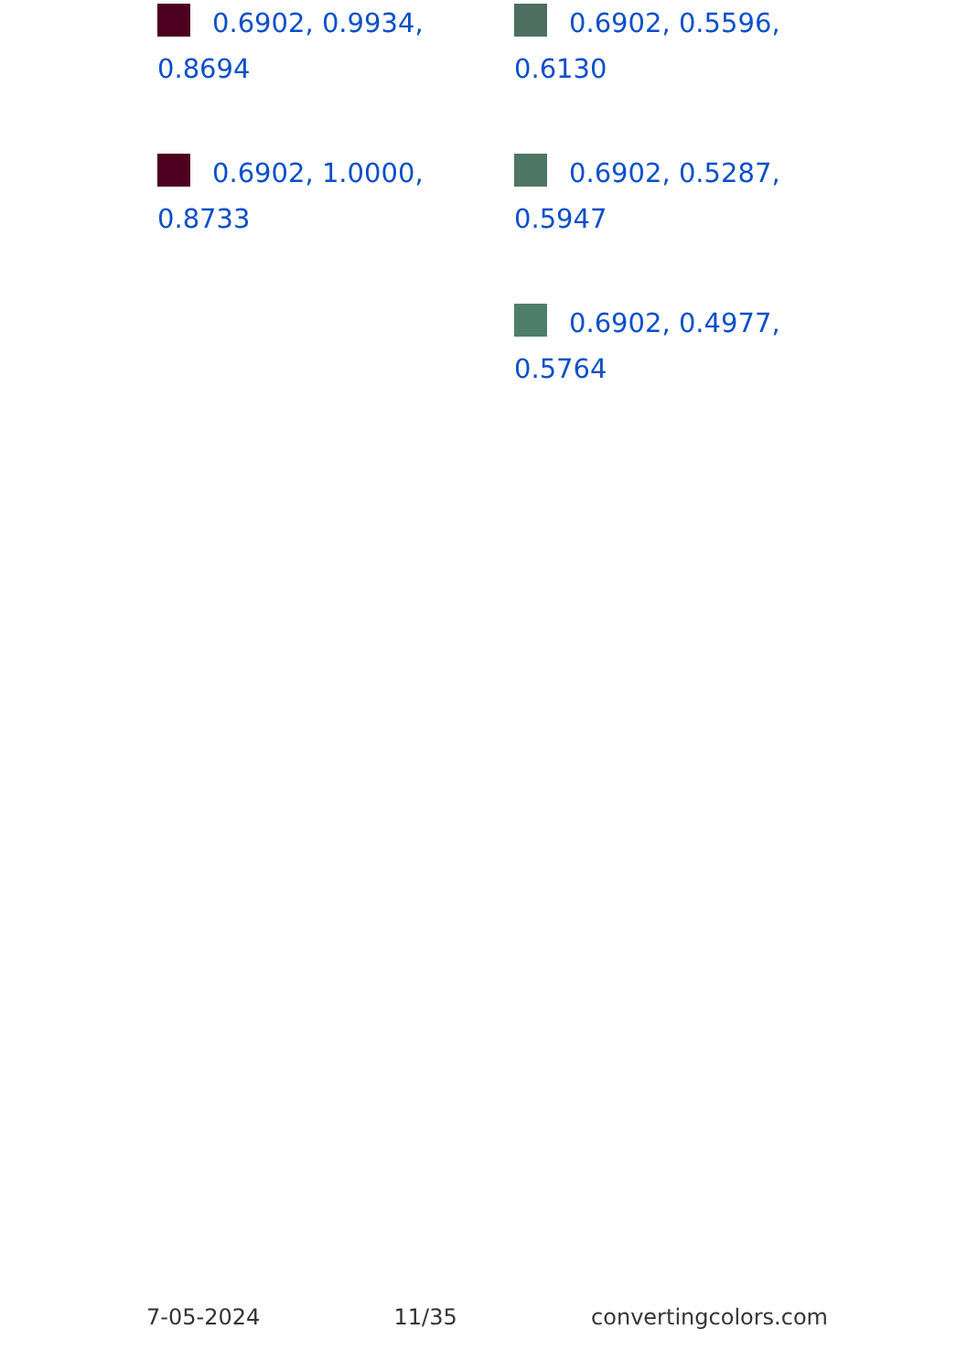0.6902, 0.9934, 0.8694
0.6902, 0.5596, 0.6130
0.6902, 1.0000, 0.8733
0.6902, 0.5287, 0.5947
0.6902, 0.4977, 0.5764
7-05-2024 11/35 convertingcolors.com